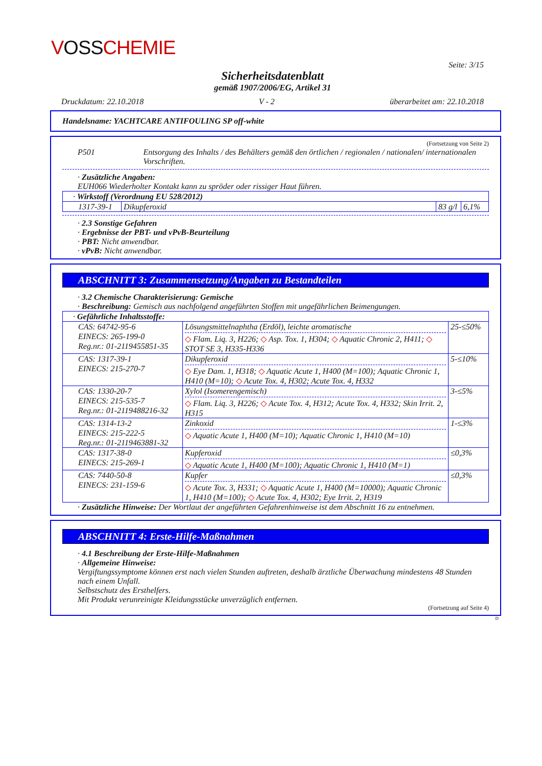VOSSCHEMIE
Seite: 3/15
Sicherheitsdatenblatt
gemäß 1907/2006/EG, Artikel 31
Druckdatum: 22.10.2018 V - 2 überarbeitet am: 22.10.2018
Handelsname: YACHTCARE ANTIFOULING SP off-white
(Fortsetzung von Seite 2)
P501 Entsorgung des Inhalts / des Behälters gemäß den örtlichen / regionalen / nationalen/ internationalen Vorschriften.
· Zusätzliche Angaben:
EUH066 Wiederholter Kontakt kann zu spröder oder rissiger Haut führen.
| · Wirkstoff (Verordnung EU 528/2012) | | | |
| 1317-39-1 | Dikupferoxid | 83 g/l | 6,1% |
· 2.3 Sonstige Gefahren
· Ergebnisse der PBT- und vPvB-Beurteilung
· PBT: Nicht anwendbar.
· vPvB: Nicht anwendbar.
ABSCHNITT 3: Zusammensetzung/Angaben zu Bestandteilen
· 3.2 Chemische Charakterisierung: Gemische
· Beschreibung: Gemisch aus nachfolgend angeführten Stoffen mit ungefährlichen Beimengungen.
| · Gefährliche Inhaltsstoffe: | | |
| CAS: 64742-95-6 EINECS: 265-199-0 Reg.nr.: 01-2119455851-35 | Lösungsmittelnaphtha (Erdöl), leichte aromatische ◇ Flam. Liq. 3, H226; ◇ Asp. Tox. 1, H304; ◇ Aquatic Chronic 2, H411; ◇ STOT SE 3, H335-H336 | 25-≤50% |
| CAS: 1317-39-1 EINECS: 215-270-7 | Dikupferoxid ◇ Eye Dam. 1, H318; ◇ Aquatic Acute 1, H400 (M=100); Aquatic Chronic 1, H410 (M=10); ◇ Acute Tox. 4, H302; Acute Tox. 4, H332 | 5-≤10% |
| CAS: 1330-20-7 EINECS: 215-535-7 Reg.nr.: 01-2119488216-32 | Xylol (Isomerengemisch) ◇ Flam. Liq. 3, H226; ◇ Acute Tox. 4, H312; Acute Tox. 4, H332; Skin Irrit. 2, H315 | 3-≤5% |
| CAS: 1314-13-2 EINECS: 215-222-5 Reg.nr.: 01-2119463881-32 | Zinkoxid ◇ Aquatic Acute 1, H400 (M=10); Aquatic Chronic 1, H410 (M=10) | 1-≤3% |
| CAS: 1317-38-0 EINECS: 215-269-1 | Kupferoxid ◇ Aquatic Acute 1, H400 (M=100); Aquatic Chronic 1, H410 (M=1) | ≤0,3% |
| CAS: 7440-50-8 EINECS: 231-159-6 | Kupfer ◇ Acute Tox. 3, H331; ◇ Aquatic Acute 1, H400 (M=10000); Aquatic Chronic 1, H410 (M=100); ◇ Acute Tox. 4, H302; Eye Irrit. 2, H319 | ≤0,3% |
· Zusätzliche Hinweise: Der Wortlaut der angeführten Gefahrenhinweise ist dem Abschnitt 16 zu entnehmen.
ABSCHNITT 4: Erste-Hilfe-Maßnahmen
· 4.1 Beschreibung der Erste-Hilfe-Maßnahmen
· Allgemeine Hinweise:
Vergiftungssymptome können erst nach vielen Stunden auftreten, deshalb ärztliche Überwachung mindestens 48 Stunden nach einem Unfall.
Selbstschutz des Ersthelfers.
Mit Produkt verunreinigte Kleidungsstücke unverzüglich entfernen.
(Fortsetzung auf Seite 4)
D